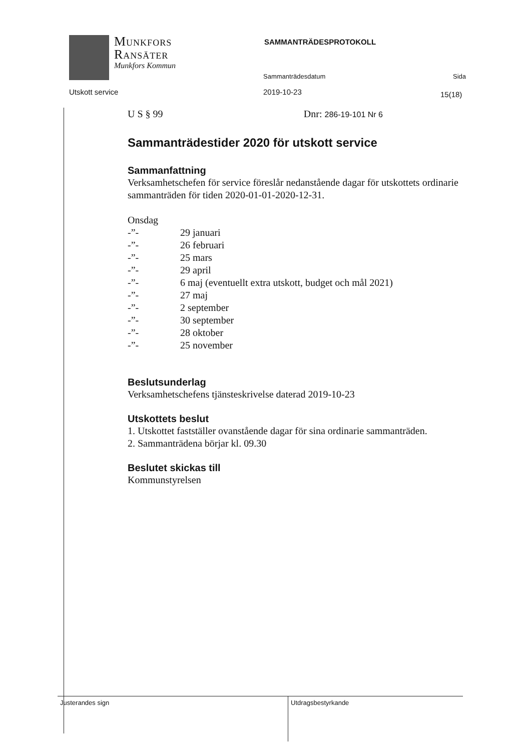Munkfors
Ransäter
Munkfors Kommun
SAMMANTRÄDESPROTOKOLL
Sammanträdesdatum Sida
Utskott service 2019-10-23 15(18)
U S § 99 Dnr: 286-19-101 Nr 6
Sammanträdestider 2020 för utskott service
Sammanfattning
Verksamhetschefen för service föreslår nedanstående dagar för utskottets ordinarie sammanträden för tiden 2020-01-01-2020-12-31.
Onsdag
-”- 29 januari
-”- 26 februari
-”- 25 mars
-”- 29 april
-”- 6 maj (eventuellt extra utskott, budget och mål 2021)
-”- 27 maj
-”- 2 september
-”- 30 september
-”- 28 oktober
-”- 25 november
Beslutsunderlag
Verksamhetschefens tjänsteskrivelse daterad 2019-10-23
Utskottets beslut
1. Utskottet fastställer ovanstående dagar för sina ordinarie sammanträden.
2. Sammanträdena börjar kl. 09.30
Beslutet skickas till
Kommunstyrelsen
Justerandes sign
Utdragsbestyrkande